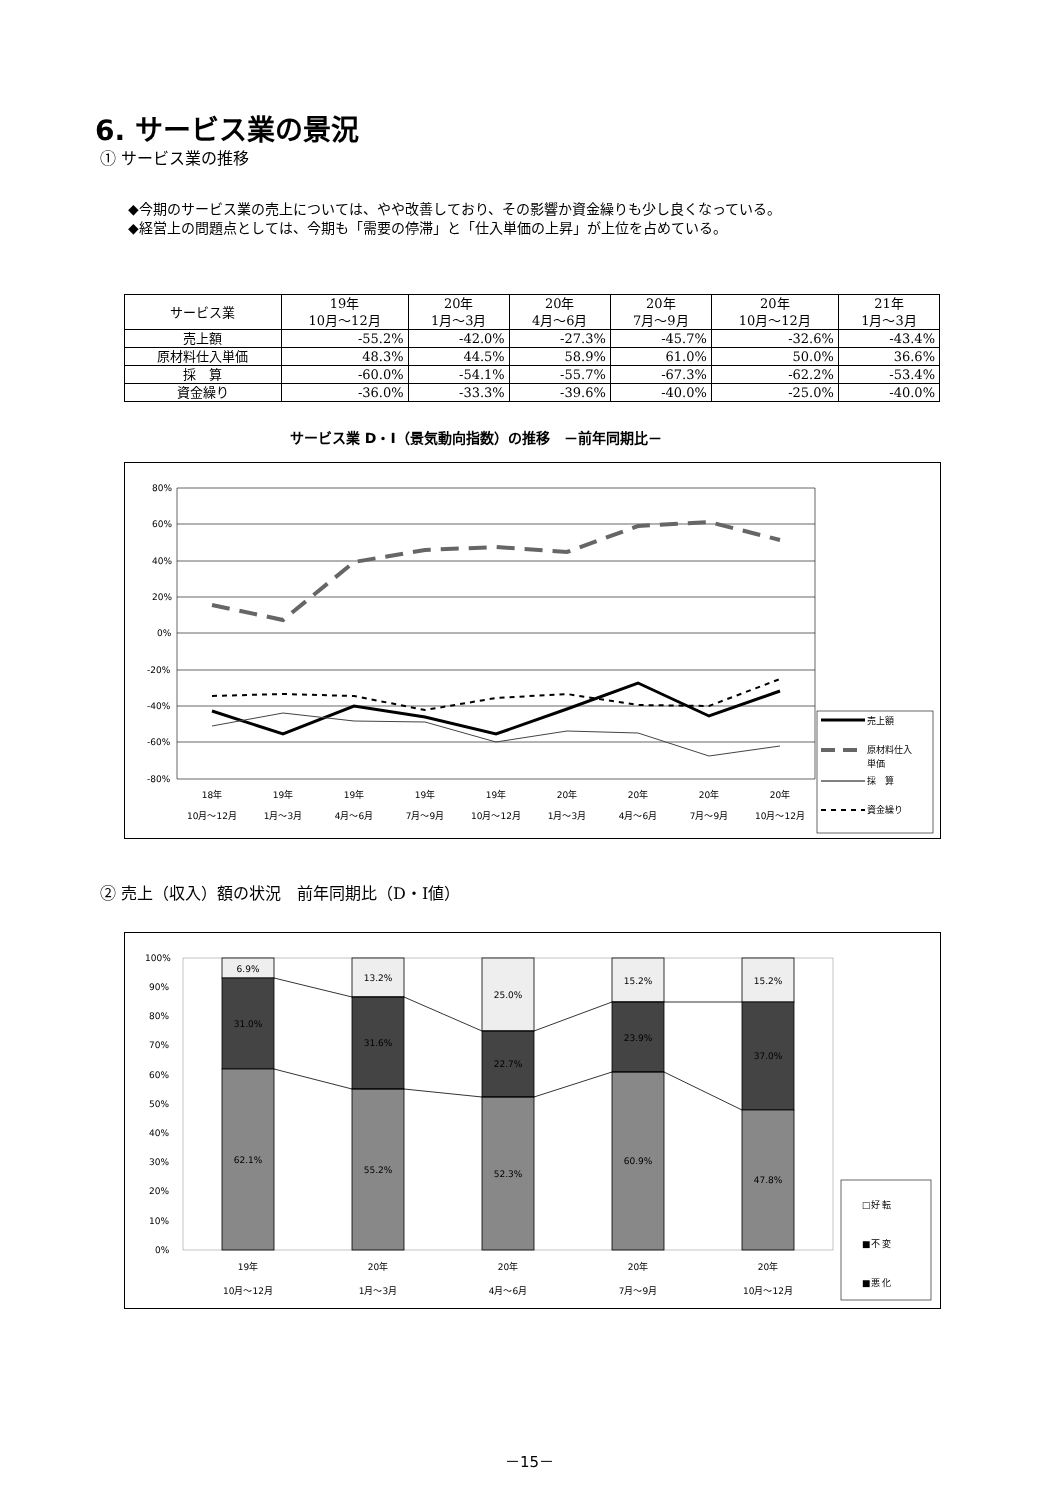6. サービス業の景況
① サービス業の推移
◆今期のサービス業の売上については、やや改善しており、その影響か資金繰りも少し良くなっている。
◆経営上の問題点としては、今期も「需要の停滞」と「仕入単価の上昇」が上位を占めている。
| サービス業 | 19年 10月～12月 | 20年 1月～3月 | 20年 4月～6月 | 20年 7月～9月 | 20年 10月～12月 | 21年 1月～3月 |
| --- | --- | --- | --- | --- | --- | --- |
| 売上額 | -55.2% | -42.0% | -27.3% | -45.7% | -32.6% | -43.4% |
| 原材料仕入単価 | 48.3% | 44.5% | 58.9% | 61.0% | 50.0% | 36.6% |
| 採 算 | -60.0% | -54.1% | -55.7% | -67.3% | -62.2% | -53.4% |
| 資金繰り | -36.0% | -33.3% | -39.6% | -40.0% | -25.0% | -40.0% |
サービス業 D・I（景気動向指数）の推移　－前年同期比－
80%
60%
40%
20%
0%
-20%
-40%
-60%
-80%
18年
10月～12月
19年
1月～3月
19年
4月～6月
19年
7月～9月
19年
10月～12月
20年
1月～3月
20年
4月～6月
20年
7月～9月
20年
10月～12月
売上額
原材料仕入
単価
採　算
資金繰り
② 売上（収入）額の状況　前年同期比（D・I値）
100%
90%
80%
70%
60%
50%
40%
30%
20%
10%
0%
6.9%
13.2%
25.0%
15.2%
15.2%
31.0%
31.6%
22.7%
23.9%
37.0%
62.1%
55.2%
52.3%
60.9%
47.8%
19年
10月～12月
20年
1月～3月
20年
4月～6月
20年
7月～9月
20年
10月～12月
□好 転
■不 変
■悪 化
－15－